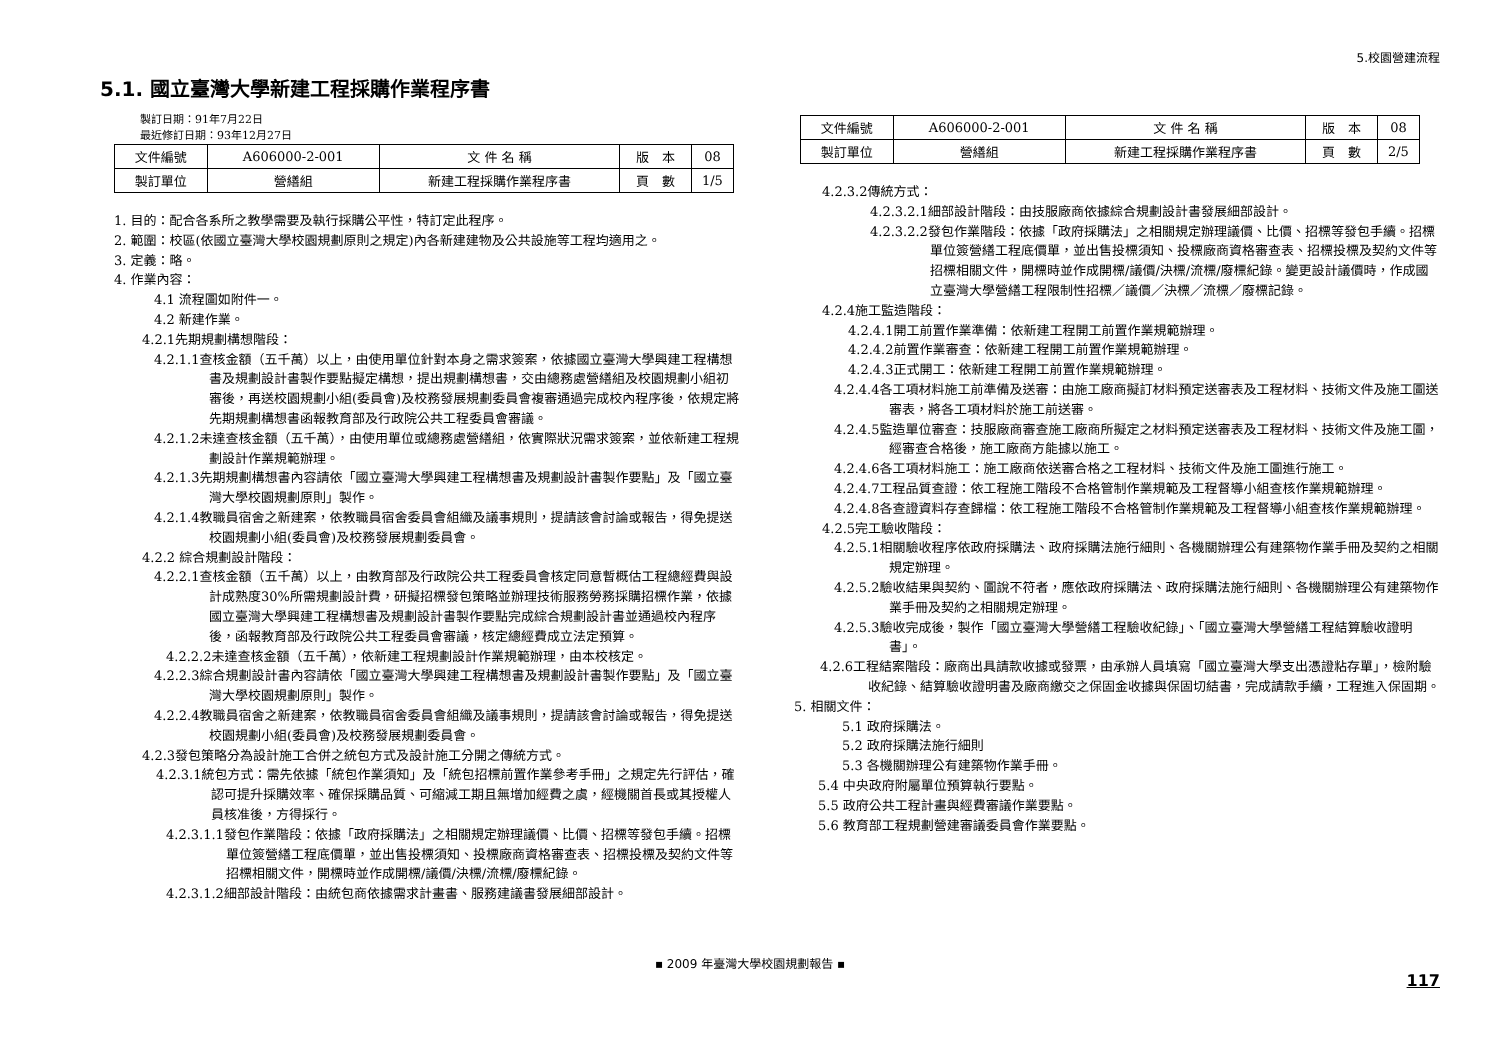5.校園營建流程
5.1. 國立臺灣大學新建工程採購作業程序書
製訂日期：91年7月22日
最近修訂日期：93年12月27日
| 文件編號 | A606000-2-001 | 文 件 名 稱 | 版 本 | 08 |
| 製訂單位 | 營繕組 | 新建工程採購作業程序書 | 頁 數 | 1/5 |
1. 目的：配合各系所之教學需要及執行採購公平性，特訂定此程序。
2. 範圍：校區(依國立臺灣大學校園規劃原則之規定)內各新建建物及公共設施等工程均適用之。
3. 定義：略。
4. 作業內容：
4.1 流程圖如附件一。
4.2 新建作業。
4.2.1先期規劃構想階段：
4.2.1.1查核金額（五千萬）以上，由使用單位針對本身之需求簽案，依據國立臺灣大學興建工程構想書及規劃設計書製作要點擬定構想，提出規劃構想書，交由總務處營繕組及校園規劃小組初審後，再送校園規劃小組(委員會)及校務發展規劃委員會複審通過完成校內程序後，依規定將先期規劃構想書函報教育部及行政院公共工程委員會審議。
4.2.1.2未達查核金額（五千萬），由使用單位或總務處營繕組，依實際狀況需求簽案，並依新建工程規劃設計作業規範辦理。
4.2.1.3先期規劃構想書內容請依「國立臺灣大學興建工程構想書及規劃設計書製作要點」及「國立臺灣大學校園規劃原則」製作。
4.2.1.4教職員宿舍之新建案，依教職員宿舍委員會組織及議事規則，提請該會討論或報告，得免提送校園規劃小組(委員會)及校務發展規劃委員會。
4.2.2 綜合規劃設計階段：
4.2.2.1查核金額（五千萬）以上，由教育部及行政院公共工程委員會核定同意暫概估工程總經費與設計成熟度30%所需規劃設計費，研擬招標發包策略並辦理技術服務勞務採購招標作業，依據國立臺灣大學興建工程構想書及規劃設計書製作要點完成綜合規劃設計書並通過校內程序後，函報教育部及行政院公共工程委員會審議，核定總經費成立法定預算。
4.2.2.2未達查核金額（五千萬），依新建工程規劃設計作業規範辦理，由本校核定。
4.2.2.3綜合規劃設計書內容請依「國立臺灣大學興建工程構想書及規劃設計書製作要點」及「國立臺灣大學校園規劃原則」製作。
4.2.2.4教職員宿舍之新建案，依教職員宿舍委員會組織及議事規則，提請該會討論或報告，得免提送校園規劃小組(委員會)及校務發展規劃委員會。
4.2.3發包策略分為設計施工合併之統包方式及設計施工分開之傳統方式。
4.2.3.1統包方式：需先依據「統包作業須知」及「統包招標前置作業參考手冊」之規定先行評估，確認可提升採購效率、確保採購品質、可縮減工期且無增加經費之虞，經機關首長或其授權人員核准後，方得採行。
4.2.3.1.1發包作業階段：依據「政府採購法」之相關規定辦理議價、比價、招標等發包手續。招標單位簽營繕工程底價單，並出售投標須知、投標廠商資格審查表、招標投標及契約文件等招標相關文件，開標時並作成開標/議價/決標/流標/廢標紀錄。
4.2.3.1.2細部設計階段：由統包商依據需求計畫書、服務建議書發展細部設計。
| 文件編號 | A606000-2-001 | 文 件 名 稱 | 版 本 | 08 |
| 製訂單位 | 營繕組 | 新建工程採購作業程序書 | 頁 數 | 2/5 |
4.2.3.2傳統方式：
4.2.3.2.1細部設計階段：由技服廠商依據綜合規劃設計書發展細部設計。
4.2.3.2.2發包作業階段：依據「政府採購法」之相關規定辦理議價、比價、招標等發包手續。招標單位簽營繕工程底價單，並出售投標須知、投標廠商資格審查表、招標投標及契約文件等招標相關文件，開標時並作成開標/議價/決標/流標/廢標紀錄。變更設計議價時，作成國立臺灣大學營繕工程限制性招標／議價／決標／流標／廢標記錄。
4.2.4施工監造階段：
4.2.4.1開工前置作業準備：依新建工程開工前置作業規範辦理。
4.2.4.2前置作業審查：依新建工程開工前置作業規範辦理。
4.2.4.3正式開工：依新建工程開工前置作業規範辦理。
4.2.4.4各工項材料施工前準備及送審：由施工廠商擬訂材料預定送審表及工程材料、技術文件及施工圖送審表，將各工項材料於施工前送審。
4.2.4.5監造單位審查：技服廠商審查施工廠商所擬定之材料預定送審表及工程材料、技術文件及施工圖，經審查合格後，施工廠商方能據以施工。
4.2.4.6各工項材料施工：施工廠商依送審合格之工程材料、技術文件及施工圖進行施工。
4.2.4.7工程品質查證：依工程施工階段不合格管制作業規範及工程督導小組查核作業規範辦理。
4.2.4.8各查證資料存查歸檔：依工程施工階段不合格管制作業規範及工程督導小組查核作業規範辦理。
4.2.5完工驗收階段：
4.2.5.1相關驗收程序依政府採購法、政府採購法施行細則、各機關辦理公有建築物作業手冊及契約之相關規定辦理。
4.2.5.2驗收結果與契約、圖說不符者，應依政府採購法、政府採購法施行細則、各機關辦理公有建築物作業手冊及契約之相關規定辦理。
4.2.5.3驗收完成後，製作「國立臺灣大學營繕工程驗收紀錄」、「國立臺灣大學營繕工程結算驗收證明書」。
4.2.6工程結案階段：廠商出具請款收據或發票，由承辦人員填寫「國立臺灣大學支出憑證粘存單」，檢附驗收紀錄、結算驗收證明書及廠商繳交之保固金收據與保固切結書，完成請款手續，工程進入保固期。
5. 相關文件：
5.1 政府採購法。
5.2 政府採購法施行細則
5.3 各機關辦理公有建築物作業手冊。
5.4 中央政府附屬單位預算執行要點。
5.5 政府公共工程計畫與經費審議作業要點。
5.6 教育部工程規劃營建審議委員會作業要點。
▪ 2009 年臺灣大學校園規劃報告 ▪
117